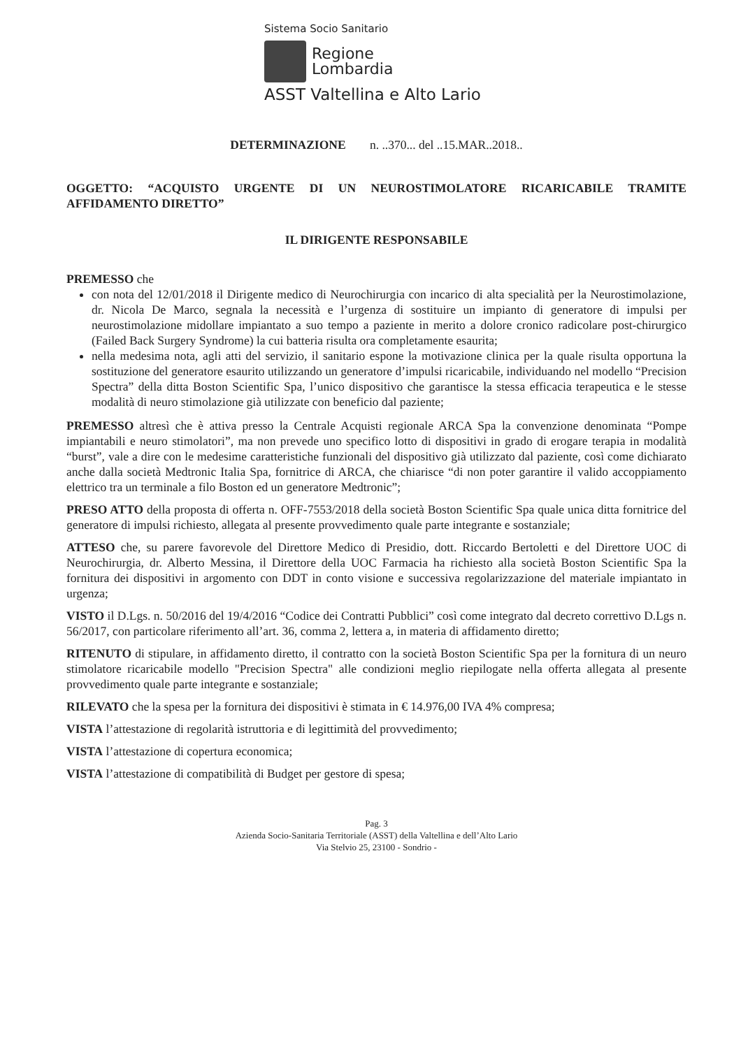Sistema Socio Sanitario
Regione
Lombardia
ASST Valtellina e Alto Lario
DETERMINAZIONE n. ..370... del ..15.MAR..2018..
OGGETTO: “ACQUISTO URGENTE DI UN NEUROSTIMOLATORE RICARICABILE TRAMITE AFFIDAMENTO DIRETTO”
IL DIRIGENTE RESPONSABILE
PREMESSO che
con nota del 12/01/2018 il Dirigente medico di Neurochirurgia con incarico di alta specialità per la Neurostimolazione, dr. Nicola De Marco, segnala la necessità e l’urgenza di sostituire un impianto di generatore di impulsi per neurostimolazione midollare impiantato a suo tempo a paziente in merito a dolore cronico radicolare post-chirurgico (Failed Back Surgery Syndrome) la cui batteria risulta ora completamente esaurita;
nella medesima nota, agli atti del servizio, il sanitario espone la motivazione clinica per la quale risulta opportuna la sostituzione del generatore esaurito utilizzando un generatore d’impulsi ricaricabile, individuando nel modello “Precision Spectra” della ditta Boston Scientific Spa, l’unico dispositivo che garantisce la stessa efficacia terapeutica e le stesse modalità di neuro stimolazione già utilizzate con beneficio dal paziente;
PREMESSO altresì che è attiva presso la Centrale Acquisti regionale ARCA Spa la convenzione denominata “Pompe impiantabili e neuro stimolatori”, ma non prevede uno specifico lotto di dispositivi in grado di erogare terapia in modalità “burst”, vale a dire con le medesime caratteristiche funzionali del dispositivo già utilizzato dal paziente, così come dichiarato anche dalla società Medtronic Italia Spa, fornitrice di ARCA, che chiarisce “di non poter garantire il valido accoppiamento elettrico tra un terminale a filo Boston ed un generatore Medtronic”;
PRESO ATTO della proposta di offerta n. OFF-7553/2018 della società Boston Scientific Spa quale unica ditta fornitrice del generatore di impulsi richiesto, allegata al presente provvedimento quale parte integrante e sostanziale;
ATTESO che, su parere favorevole del Direttore Medico di Presidio, dott. Riccardo Bertoletti e del Direttore UOC di Neurochirurgia, dr. Alberto Messina, il Direttore della UOC Farmacia ha richiesto alla società Boston Scientific Spa la fornitura dei dispositivi in argomento con DDT in conto visione e successiva regolarizzazione del materiale impiantato in urgenza;
VISTO il D.Lgs. n. 50/2016 del 19/4/2016 “Codice dei Contratti Pubblici” così come integrato dal decreto correttivo D.Lgs n. 56/2017, con particolare riferimento all’art. 36, comma 2, lettera a, in materia di affidamento diretto;
RITENUTO di stipulare, in affidamento diretto, il contratto con la società Boston Scientific Spa per la fornitura di un neuro stimolatore ricaricabile modello "Precision Spectra" alle condizioni meglio riepilogate nella offerta allegata al presente provvedimento quale parte integrante e sostanziale;
RILEVATO che la spesa per la fornitura dei dispositivi è stimata in € 14.976,00 IVA 4% compresa;
VISTA l’attestazione di regolarità istruttoria e di legittimità del provvedimento;
VISTA l’attestazione di copertura economica;
VISTA l’attestazione di compatibilità di Budget per gestore di spesa;
Pag. 3
Azienda Socio-Sanitaria Territoriale (ASST) della Valtellina e dell’Alto Lario
Via Stelvio 25, 23100 - Sondrio -